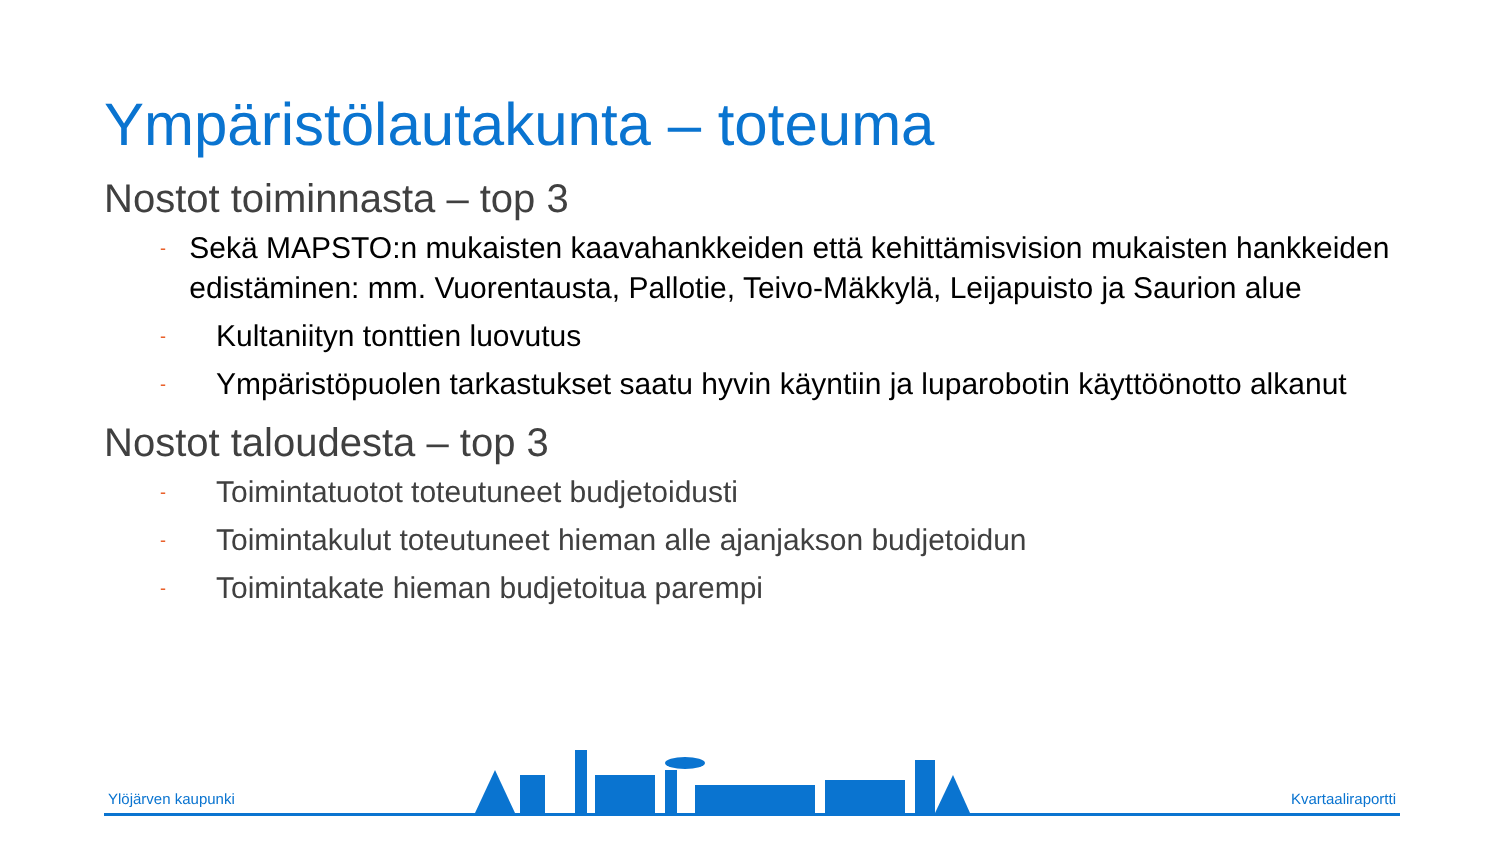Ympäristölautakunta – toteuma
Nostot toiminnasta – top 3
- Sekä MAPSTO:n mukaisten kaavahankkeiden että kehittämisvision mukaisten hankkeiden edistäminen: mm. Vuorentausta, Pallotie, Teivo-Mäkkylä, Leijapuisto ja Saurion alue
- Kultaniityn tonttien luovutus
- Ympäristöpuolen tarkastukset saatu hyvin käyntiin ja luparobotin käyttöönotto alkanut
Nostot taloudesta – top 3
- Toimintatuotot toteutuneet budjetoidusti
- Toimintakulut toteutuneet hieman alle ajanjakson budjetoidun
- Toimintakate hieman budjetoitua parempi
Ylöjärven kaupunki Kvartaaliraportti